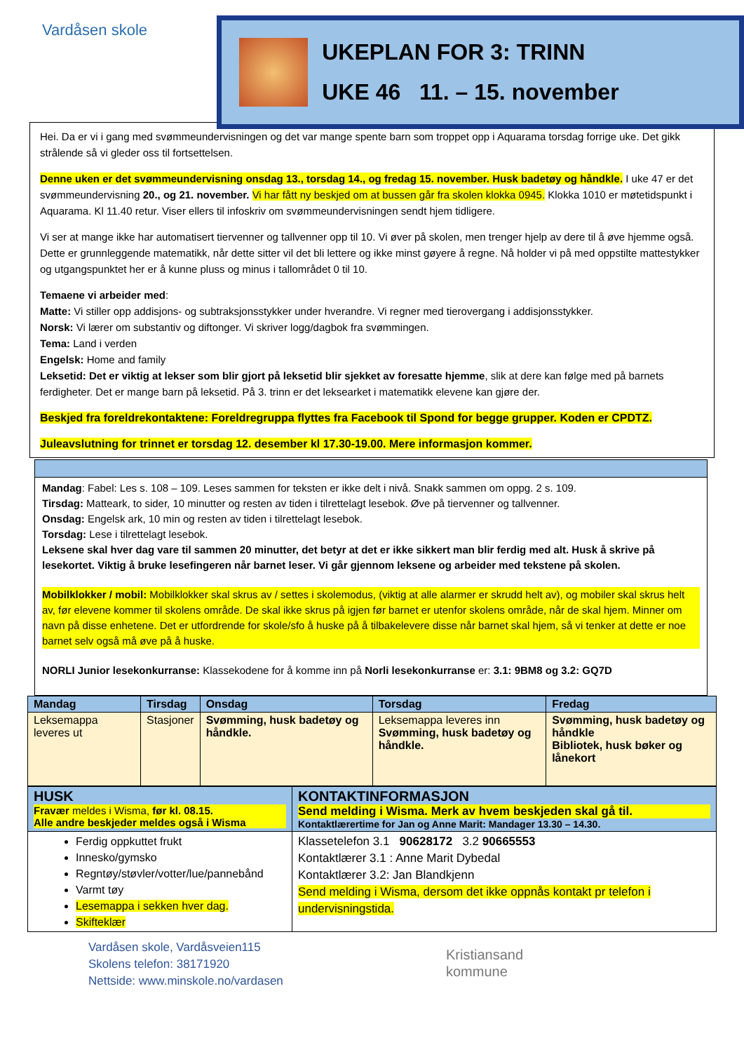Vardåsen skole
UKEPLAN FOR 3: TRINN
UKE 46 11. – 15. november
Hei. Da er vi i gang med svømmeundervisningen og det var mange spente barn som troppet opp i Aquarama torsdag forrige uke. Det gikk strålende så vi gleder oss til fortsettelsen.
Denne uken er det svømmeundervisning onsdag 13., torsdag 14., og fredag 15. november. Husk badetøy og håndkle. I uke 47 er det svømmeundervisning 20., og 21. november. Vi har fått ny beskjed om at bussen går fra skolen klokka 0945. Klokka 1010 er møtetidspunkt i Aquarama. Kl 11.40 retur. Viser ellers til infoskriv om svømmeundervisningen sendt hjem tidligere.
Vi ser at mange ikke har automatisert tiervenner og tallvenner opp til 10. Vi øver på skolen, men trenger hjelp av dere til å øve hjemme også. Dette er grunnleggende matematikk, når dette sitter vil det bli lettere og ikke minst gøyere å regne. Nå holder vi på med oppstilte mattestykker og utgangspunktet her er å kunne pluss og minus i tallområdet 0 til 10.
Temaene vi arbeider med:
Matte: Vi stiller opp addisjons- og subtraksjonsstykker under hverandre. Vi regner med tierovergang i addisjonsstykker.
Norsk: Vi lærer om substantiv og diftonger. Vi skriver logg/dagbok fra svømmingen.
Tema: Land i verden
Engelsk: Home and family
Leksetid: Det er viktig at lekser som blir gjort på leksetid blir sjekket av foresatte hjemme, slik at dere kan følge med på barnets ferdigheter. Det er mange barn på leksetid. På 3. trinn er det leksearket i matematikk elevene kan gjøre der.
Beskjed fra foreldrekontaktene: Foreldregruppa flyttes fra Facebook til Spond for begge grupper. Koden er CPDTZ.
Juleavslutning for trinnet er torsdag 12. desember kl 17.30-19.00. Mere informasjon kommer.
Mandag: Fabel: Les s. 108 – 109. Leses sammen for teksten er ikke delt i nivå. Snakk sammen om oppg. 2 s. 109.
Tirsdag: Matteark, to sider, 10 minutter og resten av tiden i tilrettelagt lesebok. Øve på tiervenner og tallvenner.
Onsdag: Engelsk ark, 10 min og resten av tiden i tilrettelagt lesebok.
Torsdag: Lese i tilrettelagt lesebok.
Leksene skal hver dag vare til sammen 20 minutter, det betyr at det er ikke sikkert man blir ferdig med alt. Husk å skrive på lesekortet. Viktig å bruke lesefingeren når barnet leser. Vi går gjennom leksene og arbeider med tekstene på skolen.
Mobilklokker / mobil: Mobilklokker skal skrus av / settes i skolemodus, (viktig at alle alarmer er skrudd helt av), og mobiler skal skrus helt av, før elevene kommer til skolens område. De skal ikke skrus på igjen før barnet er utenfor skolens område, når de skal hjem. Minner om navn på disse enhetene. Det er utfordrende for skole/sfo å huske på å tilbakelevere disse når barnet skal hjem, så vi tenker at dette er noe barnet selv også må øve på å huske.
NORLI Junior lesekonkurranse: Klassekodene for å komme inn på Norli lesekonkurranse er: 3.1: 9BM8 og 3.2: GQ7D
| Mandag | Tirsdag | Onsdag | Torsdag | Fredag |
| --- | --- | --- | --- | --- |
| Leksemappa leveres ut | Stasjoner | Svømming, husk badetøy og håndkle. | Leksemappa leveres inn Svømming, husk badetøy og håndkle. | Svømming, husk badetøy og håndkle Bibliotek, husk bøker og lånekort |
| HUSK Fravær meldes i Wisma, før kl. 08.15. Alle andre beskjeder meldes også i Wisma | KONTAKTINFORMASJON Send melding i Wisma. Merk av hvem beskjeden skal gå til. Kontaktlærertime for Jan og Anne Marit: Mandager 13.30 – 14.30. |
| --- | --- |
| Ferdig oppkuttet frukt Innesko/gymsko Regntøy/støvler/votter/lue/pannebånd Varmt tøy Lesemappa i sekken hver dag. Skifteklær | Klassetelefon 3.1 90628172 3.2 90665553 Kontaktlærer 3.1 : Anne Marit Dybedal Kontaktlærer 3.2: Jan Blandkjenn Send melding i Wisma, dersom det ikke oppnås kontakt pr telefon i undervisningstida. |
Vardåsen skole, Vardåsveien115
Skolens telefon: 38171920
Nettside: www.minskole.no/vardasen
Kristiansand
kommune